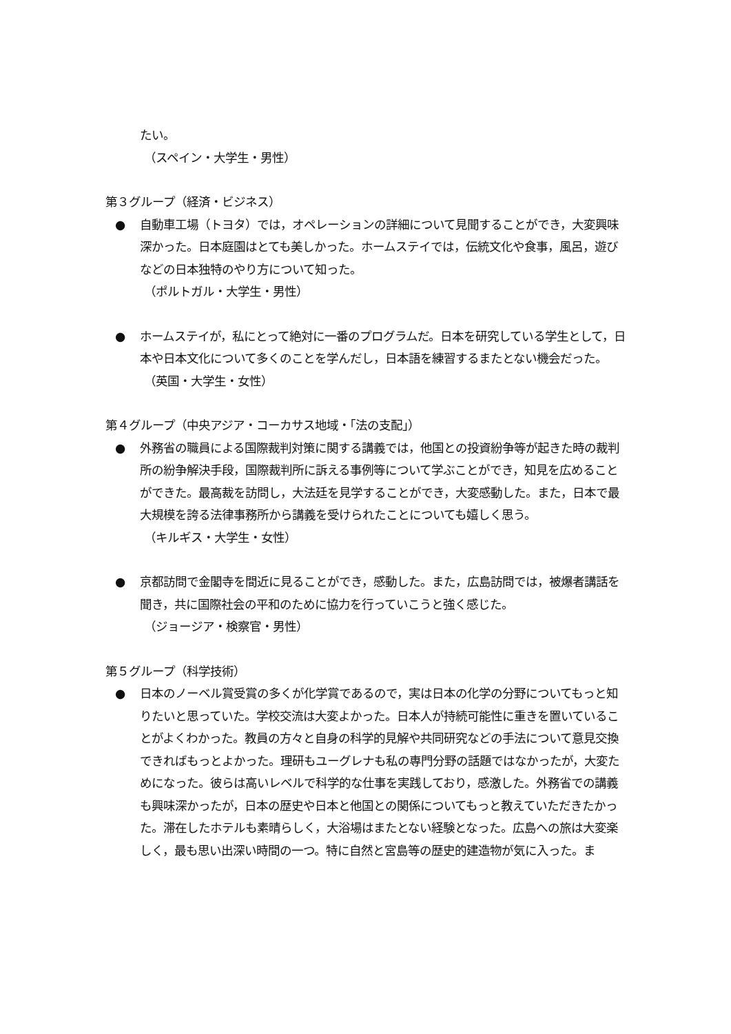たい。
（スペイン・大学生・男性）
第３グループ（経済・ビジネス）
● 自動車工場（トヨタ）では，オペレーションの詳細について見聞することができ，大変興味深かった。日本庭園はとても美しかった。ホームステイでは，伝統文化や食事，風呂，遊びなどの日本独特のやり方について知った。
（ポルトガル・大学生・男性）
● ホームステイが，私にとって絶対に一番のプログラムだ。日本を研究している学生として，日本や日本文化について多くのことを学んだし，日本語を練習するまたとない機会だった。
（英国・大学生・女性）
第４グループ（中央アジア・コーカサス地域・「法の支配」）
● 外務省の職員による国際裁判対策に関する講義では，他国との投資紛争等が起きた時の裁判所の紛争解決手段，国際裁判所に訴える事例等について学ぶことができ，知見を広めることができた。最高裁を訪問し，大法廷を見学することができ，大変感動した。また，日本で最大規模を誇る法律事務所から講義を受けられたことについても嬉しく思う。
（キルギス・大学生・女性）
● 京都訪問で金閣寺を間近に見ることができ，感動した。また，広島訪問では，被爆者講話を聞き，共に国際社会の平和のために協力を行っていこうと強く感じた。
（ジョージア・検察官・男性）
第５グループ（科学技術）
● 日本のノーベル賞受賞の多くが化学賞であるので，実は日本の化学の分野についてもっと知りたいと思っていた。学校交流は大変よかった。日本人が持続可能性に重きを置いていることがよくわかった。教員の方々と自身の科学的見解や共同研究などの手法について意見交換できればもっとよかった。理研もユーグレナも私の専門分野の話題ではなかったが，大変ためになった。彼らは高いレベルで科学的な仕事を実践しており，感激した。外務省での講義も興味深かったが，日本の歴史や日本と他国との関係についてもっと教えていただきたかった。滞在したホテルも素晴らしく，大浴場はまたとない経験となった。広島への旅は大変楽しく，最も思い出深い時間の一つ。特に自然と宮島等の歴史的建造物が気に入った。ま